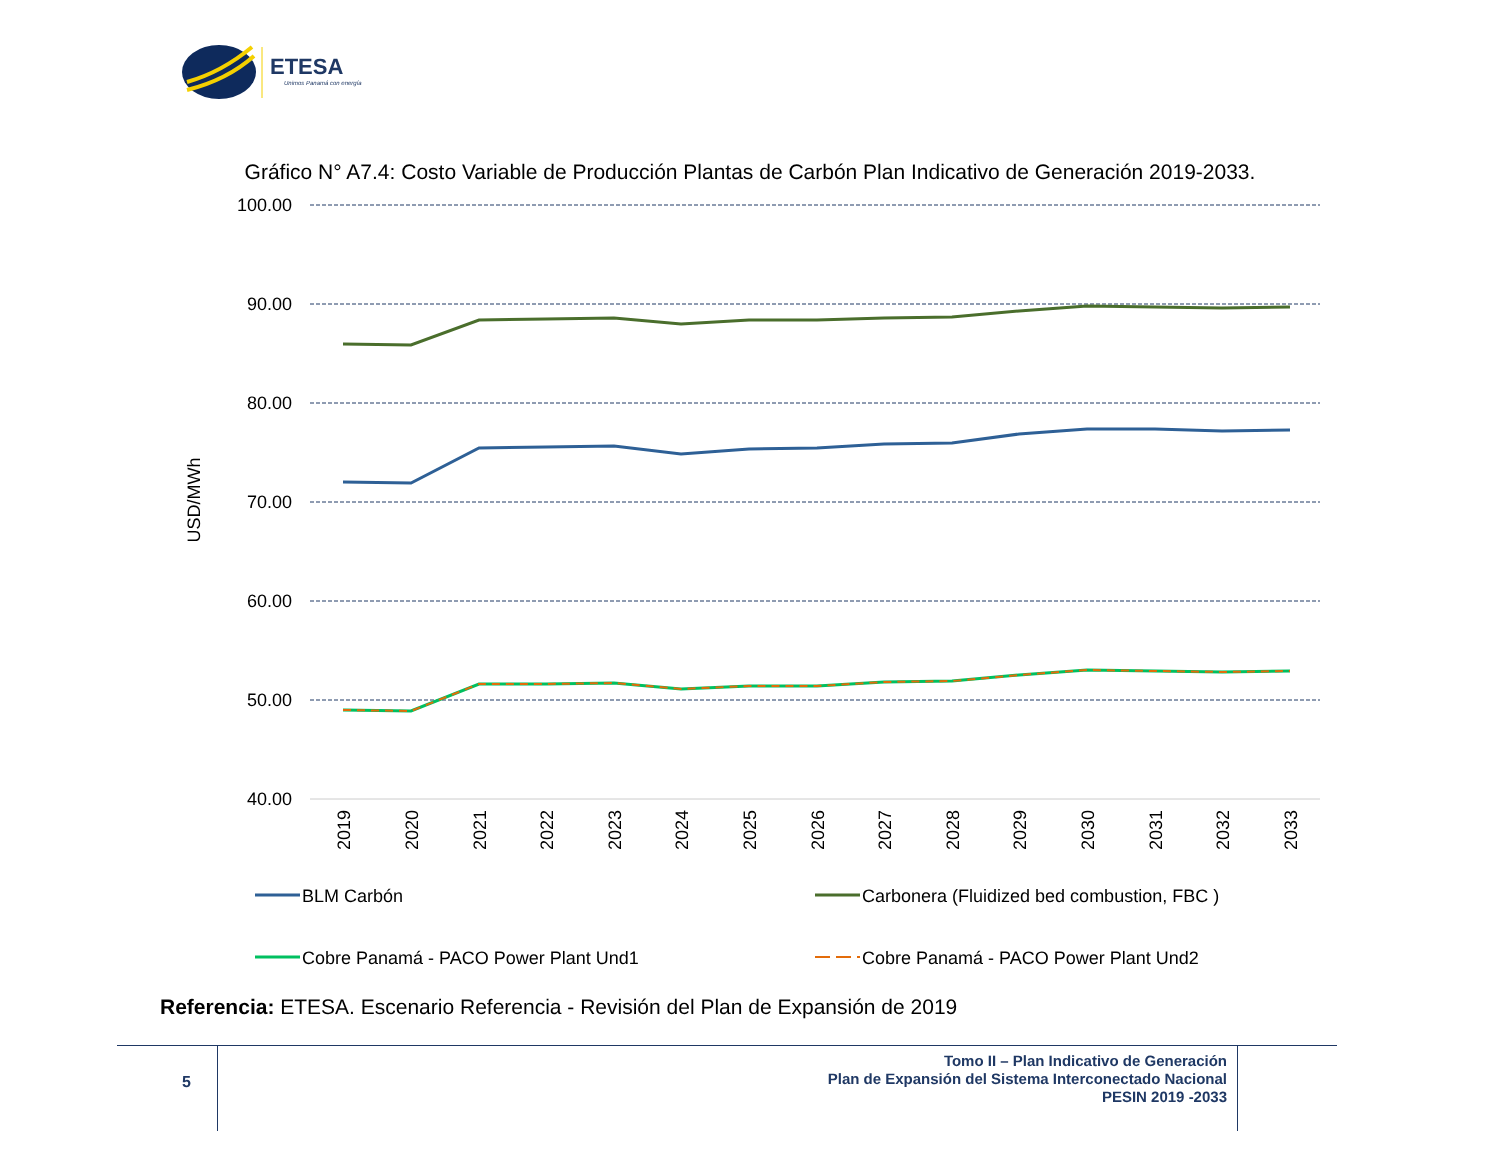ETESA
Unimos Panamá con energía
Gráfico N° A7.4: Costo Variable de Producción Plantas de Carbón Plan Indicativo de Generación 2019-2033.
100.00
90.00
80.00
70.00
60.00
50.00
40.00
USD/MWh
2019
2020
2021
2022
2023
2024
2025
2026
2027
2028
2029
2030
2031
2032
2033
BLM Carbón
Carbonera (Fluidized bed combustion, FBC )
Cobre Panamá - PACO Power Plant Und1
Cobre Panamá - PACO Power Plant Und2
Referencia: ETESA. Escenario Referencia - Revisión del Plan de Expansión de 2019
5
Tomo II – Plan Indicativo de Generación
Plan de Expansión del Sistema Interconectado Nacional
PESIN 2019 -2033